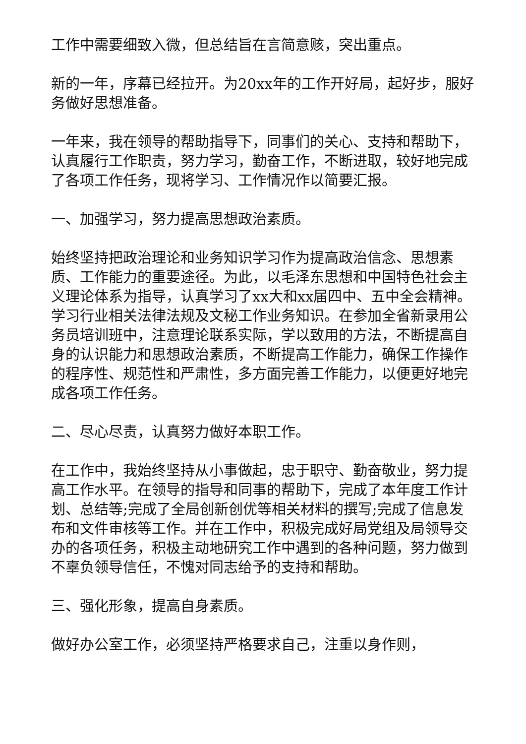工作中需要细致入微，但总结旨在言简意赅，突出重点。
新的一年，序幕已经拉开。为20xx年的工作开好局，起好步，服好务做好思想准备。
一年来，我在领导的帮助指导下，同事们的关心、支持和帮助下，认真履行工作职责，努力学习，勤奋工作，不断进取，较好地完成了各项工作任务，现将学习、工作情况作以简要汇报。
一、加强学习，努力提高思想政治素质。
始终坚持把政治理论和业务知识学习作为提高政治信念、思想素质、工作能力的重要途径。为此，以毛泽东思想和中国特色社会主义理论体系为指导，认真学习了xx大和xx届四中、五中全会精神。学习行业相关法律法规及文秘工作业务知识。在参加全省新录用公务员培训班中，注意理论联系实际，学以致用的方法，不断提高自身的认识能力和思想政治素质，不断提高工作能力，确保工作操作的程序性、规范性和严肃性，多方面完善工作能力，以便更好地完成各项工作任务。
二、尽心尽责，认真努力做好本职工作。
在工作中，我始终坚持从小事做起，忠于职守、勤奋敬业，努力提高工作水平。在领导的指导和同事的帮助下，完成了本年度工作计划、总结等;完成了全局创新创优等相关材料的撰写;完成了信息发布和文件审核等工作。并在工作中，积极完成好局党组及局领导交办的各项任务，积极主动地研究工作中遇到的各种问题，努力做到不辜负领导信任，不愧对同志给予的支持和帮助。
三、强化形象，提高自身素质。
做好办公室工作，必须坚持严格要求自己，注重以身作则，